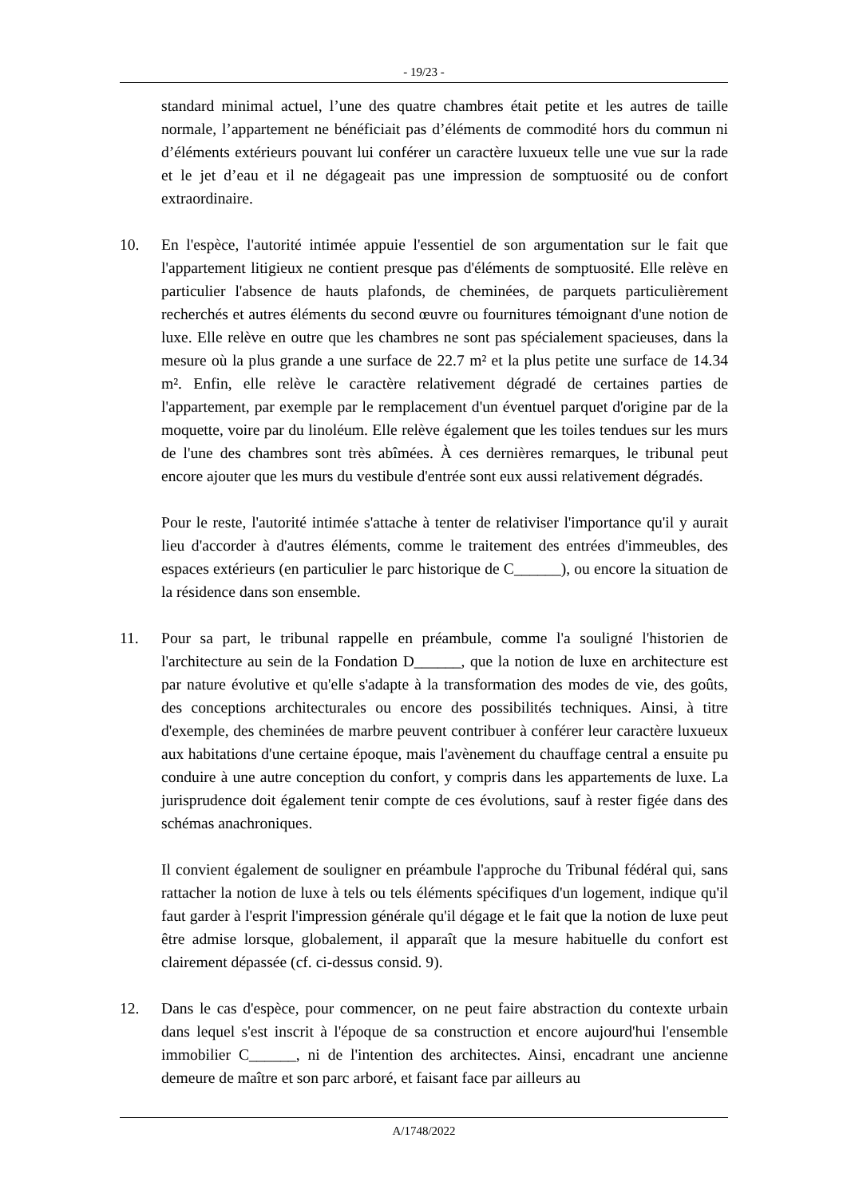- 19/23 -
standard minimal actuel, l’une des quatre chambres était petite et les autres de taille normale, l’appartement ne bénéficiait pas d’éléments de commodité hors du commun ni d’éléments extérieurs pouvant lui conférer un caractère luxueux telle une vue sur la rade et le jet d’eau et il ne dégageait pas une impression de somptuosité ou de confort extraordinaire.
10. En l'espèce, l'autorité intimée appuie l'essentiel de son argumentation sur le fait que l'appartement litigieux ne contient presque pas d'éléments de somptuosité. Elle relève en particulier l'absence de hauts plafonds, de cheminées, de parquets particulièrement recherchés et autres éléments du second œuvre ou fournitures témoignant d'une notion de luxe. Elle relève en outre que les chambres ne sont pas spécialement spacieuses, dans la mesure où la plus grande a une surface de 22.7 m² et la plus petite une surface de 14.34 m². Enfin, elle relève le caractère relativement dégradé de certaines parties de l'appartement, par exemple par le remplacement d'un éventuel parquet d'origine par de la moquette, voire par du linoléum. Elle relève également que les toiles tendues sur les murs de l'une des chambres sont très abîmées. À ces dernières remarques, le tribunal peut encore ajouter que les murs du vestibule d'entrée sont eux aussi relativement dégradés.
Pour le reste, l'autorité intimée s'attache à tenter de relativiser l'importance qu'il y aurait lieu d'accorder à d'autres éléments, comme le traitement des entrées d'immeubles, des espaces extérieurs (en particulier le parc historique de C______), ou encore la situation de la résidence dans son ensemble.
11. Pour sa part, le tribunal rappelle en préambule, comme l'a souligné l'historien de l'architecture au sein de la Fondation D______, que la notion de luxe en architecture est par nature évolutive et qu'elle s'adapte à la transformation des modes de vie, des goûts, des conceptions architecturales ou encore des possibilités techniques. Ainsi, à titre d'exemple, des cheminées de marbre peuvent contribuer à conférer leur caractère luxueux aux habitations d'une certaine époque, mais l'avènement du chauffage central a ensuite pu conduire à une autre conception du confort, y compris dans les appartements de luxe. La jurisprudence doit également tenir compte de ces évolutions, sauf à rester figée dans des schémas anachroniques.
Il convient également de souligner en préambule l'approche du Tribunal fédéral qui, sans rattacher la notion de luxe à tels ou tels éléments spécifiques d'un logement, indique qu'il faut garder à l'esprit l'impression générale qu'il dégage et le fait que la notion de luxe peut être admise lorsque, globalement, il apparaît que la mesure habituelle du confort est clairement dépassée (cf. ci-dessus consid. 9).
12. Dans le cas d'espèce, pour commencer, on ne peut faire abstraction du contexte urbain dans lequel s'est inscrit à l'époque de sa construction et encore aujourd'hui l'ensemble immobilier C______, ni de l'intention des architectes. Ainsi, encadrant une ancienne demeure de maître et son parc arboré, et faisant face par ailleurs au
A/1748/2022